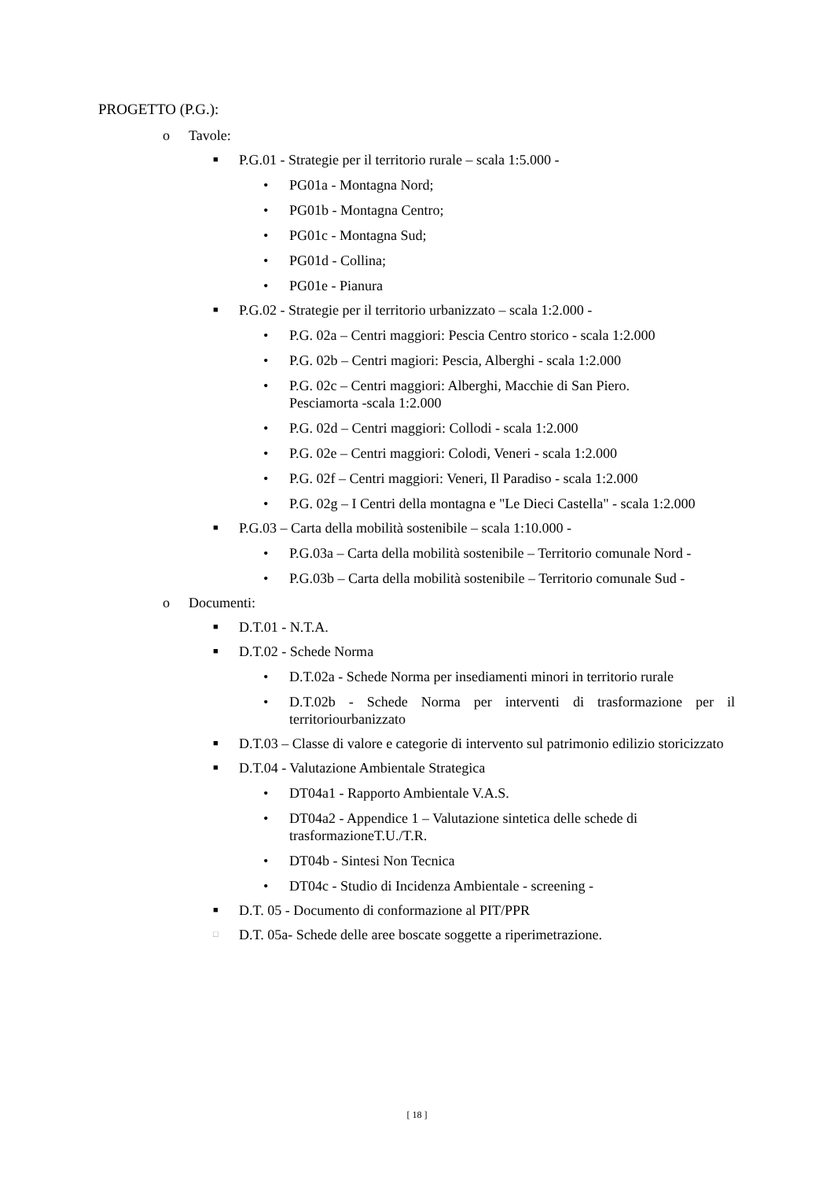PROGETTO (P.G.):
o Tavole:
■ P.G.01 - Strategie per il territorio rurale – scala 1:5.000 -
• PG01a - Montagna Nord;
• PG01b - Montagna Centro;
• PG01c - Montagna Sud;
• PG01d - Collina;
• PG01e - Pianura
■ P.G.02 - Strategie per il territorio urbanizzato – scala 1:2.000 -
• P.G. 02a – Centri maggiori: Pescia Centro storico - scala 1:2.000
• P.G. 02b – Centri magiori: Pescia, Alberghi - scala 1:2.000
• P.G. 02c – Centri maggiori: Alberghi, Macchie di San Piero.
Pesciamorta -scala 1:2.000
• P.G. 02d – Centri maggiori: Collodi - scala 1:2.000
• P.G. 02e – Centri maggiori: Colodi, Veneri - scala 1:2.000
• P.G. 02f – Centri maggiori: Veneri, Il Paradiso - scala 1:2.000
• P.G. 02g – I Centri della montagna e "Le Dieci Castella" - scala 1:2.000
■ P.G.03 – Carta della mobilità sostenibile – scala 1:10.000 -
• P.G.03a – Carta della mobilità sostenibile – Territorio comunale Nord -
• P.G.03b – Carta della mobilità sostenibile – Territorio comunale Sud -
o Documenti:
■ D.T.01 - N.T.A.
■ D.T.02 - Schede Norma
• D.T.02a - Schede Norma per insediamenti minori in territorio rurale
• D.T.02b - Schede Norma per interventi di trasformazione per il territoriourbanizzato
■ D.T.03 – Classe di valore e categorie di intervento sul patrimonio edilizio storicizzato
■ D.T.04 - Valutazione Ambientale Strategica
• DT04a1 - Rapporto Ambientale V.A.S.
• DT04a2 - Appendice 1 – Valutazione sintetica delle schede di trasformazioneT.U./T.R.
• DT04b - Sintesi Non Tecnica
• DT04c - Studio di Incidenza Ambientale - screening -
■ D.T. 05 - Documento di conformazione al PIT/PPR
□ D.T. 05a- Schede delle aree boscate soggette a riperimetrazione.
[ 18 ]